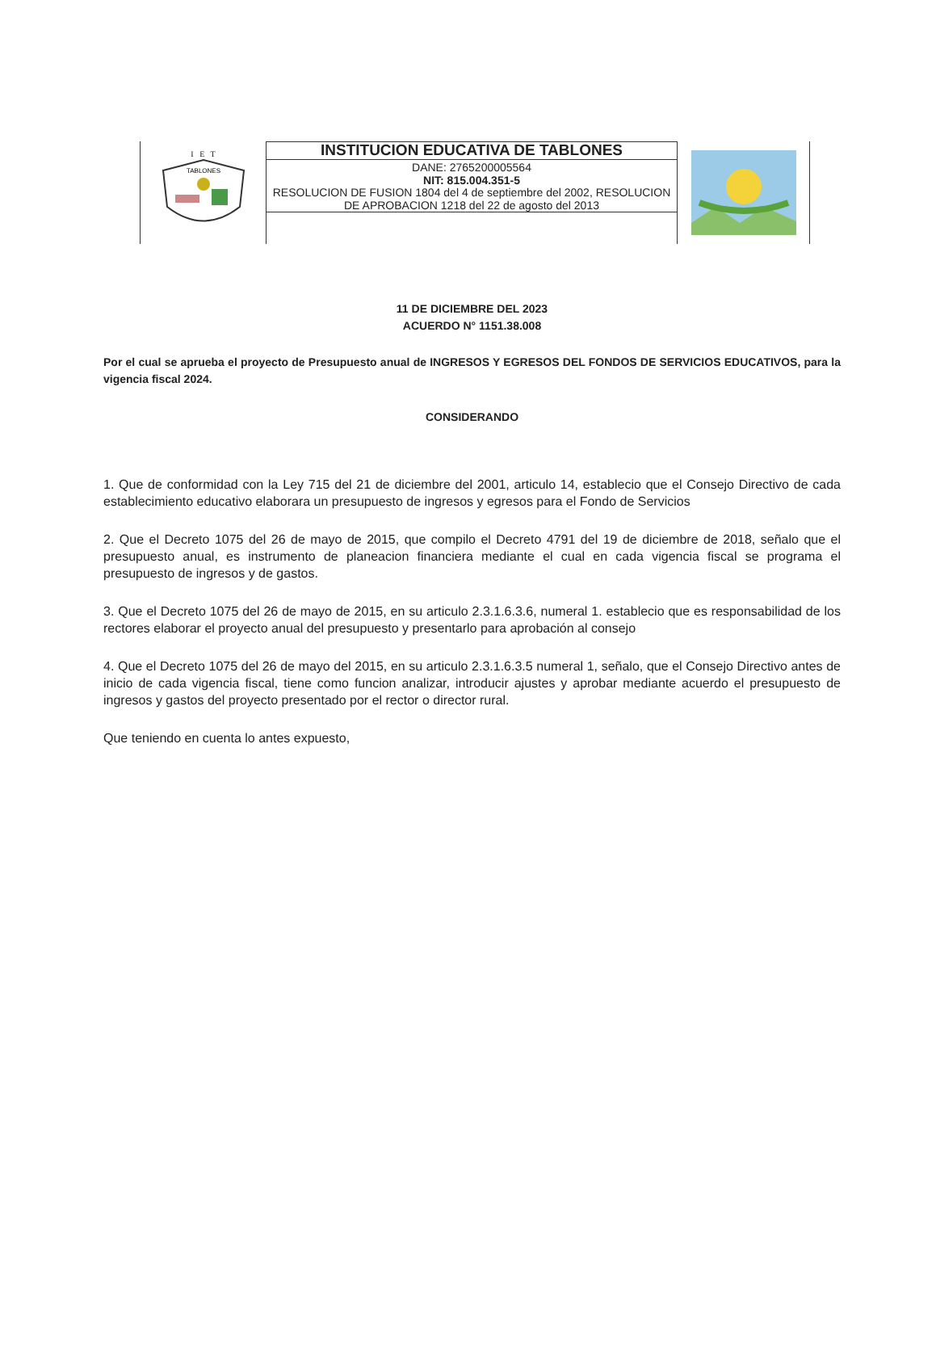I E T
TABLONES
INSTITUCION EDUCATIVA DE TABLONES
DANE: 2765200005564
NIT: 815.004.351-5
RESOLUCION DE FUSION 1804 del 4 de septiembre del 2002, RESOLUCION DE APROBACION 1218 del 22 de agosto del 2013
11 DE DICIEMBRE DEL 2023
ACUERDO N° 1151.38.008
Por el cual se aprueba el proyecto de Presupuesto anual de INGRESOS Y EGRESOS DEL FONDOS DE SERVICIOS EDUCATIVOS, para la vigencia fiscal 2024.
CONSIDERANDO
1. Que de conformidad con la Ley 715 del 21 de diciembre del 2001, articulo 14, establecio que el Consejo Directivo de cada establecimiento educativo elaborara un presupuesto de ingresos y egresos para el Fondo de Servicios
2. Que el Decreto 1075 del 26 de mayo de 2015, que compilo el Decreto 4791 del 19 de diciembre de 2018, señalo que el presupuesto anual, es instrumento de planeacion financiera mediante el cual en cada vigencia fiscal se programa el presupuesto de ingresos y de gastos.
3. Que el Decreto 1075 del 26 de mayo de 2015, en su articulo 2.3.1.6.3.6, numeral 1. establecio que es responsabilidad de los rectores elaborar el proyecto anual del presupuesto y presentarlo para aprobación al consejo
4. Que el Decreto 1075 del 26 de mayo del 2015, en su articulo 2.3.1.6.3.5 numeral 1, señalo, que el Consejo Directivo antes de inicio de cada vigencia fiscal, tiene como funcion analizar, introducir ajustes y aprobar mediante acuerdo el presupuesto de ingresos y gastos del proyecto presentado por el rector o director rural.
Que teniendo en cuenta lo antes expuesto,